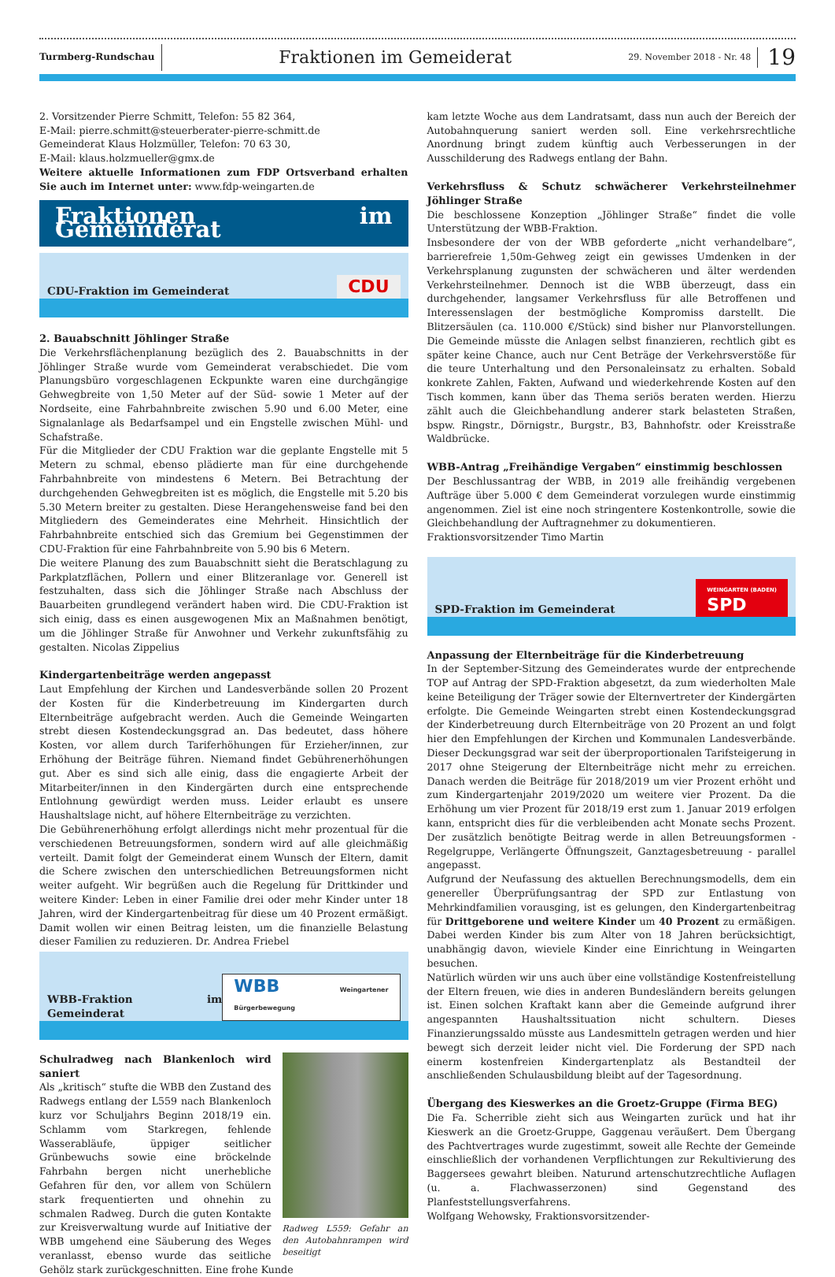Turmberg-Rundschau
Fraktionen im Gemeiderat
29. November 2018 - Nr. 48
19
2. Vorsitzender Pierre Schmitt, Telefon: 55 82 364,
E-Mail: pierre.schmitt@steuerberater-pierre-schmitt.de
Gemeinderat Klaus Holzmüller, Telefon: 70 63 30,
E-Mail: klaus.holzmueller@gmx.de
Weitere aktuelle Informationen zum FDP Ortsverband erhalten Sie auch im Internet unter: www.fdp-weingarten.de
Fraktionen im Gemeinderat
CDU-Fraktion im Gemeinderat CDU
2. Bauabschnitt Jöhlinger Straße
Die Verkehrsflächenplanung bezüglich des 2. Bauabschnitts in der Jöhlinger Straße wurde vom Gemeinderat verabschiedet. Die vom Planungsbüro vorgeschlagenen Eckpunkte waren eine durchgängige Gehwegbreite von 1,50 Meter auf der Süd- sowie 1 Meter auf der Nordseite, eine Fahrbahnbreite zwischen 5.90 und 6.00 Meter, eine Signalanlage als Bedarfsampel und ein Engstelle zwischen Mühl- und Schafstraße.
Für die Mitglieder der CDU Fraktion war die geplante Engstelle mit 5 Metern zu schmal, ebenso plädierte man für eine durchgehende Fahrbahnbreite von mindestens 6 Metern. Bei Betrachtung der durchgehenden Gehwegbreiten ist es möglich, die Engstelle mit 5.20 bis 5.30 Metern breiter zu gestalten. Diese Herangehensweise fand bei den Mitgliedern des Gemeinderates eine Mehrheit. Hinsichtlich der Fahrbahnbreite entschied sich das Gremium bei Gegenstimmen der CDU-Fraktion für eine Fahrbahnbreite von 5.90 bis 6 Metern.
Die weitere Planung des zum Bauabschnitt sieht die Beratschlagung zu Parkplatzflächen, Pollern und einer Blitzeranlage vor. Generell ist festzuhalten, dass sich die Jöhlinger Straße nach Abschluss der Bauarbeiten grundlegend verändert haben wird. Die CDU-Fraktion ist sich einig, dass es einen ausgewogenen Mix an Maßnahmen benötigt, um die Jöhlinger Straße für Anwohner und Verkehr zukunftsfähig zu gestalten. Nicolas Zippelius
Kindergartenbeiträge werden angepasst
Laut Empfehlung der Kirchen und Landesverbände sollen 20 Prozent der Kosten für die Kinderbetreuung im Kindergarten durch Elternbeiträge aufgebracht werden. Auch die Gemeinde Weingarten strebt diesen Kostendeckungsgrad an. Das bedeutet, dass höhere Kosten, vor allem durch Tariferhöhungen für Erzieher/innen, zur Erhöhung der Beiträge führen. Niemand findet Gebührenerhöhungen gut. Aber es sind sich alle einig, dass die engagierte Arbeit der Mitarbeiter/innen in den Kindergärten durch eine entsprechende Entlohnung gewürdigt werden muss. Leider erlaubt es unsere Haushaltslage nicht, auf höhere Elternbeiträge zu verzichten.
Die Gebührenerhöhung erfolgt allerdings nicht mehr prozentual für die verschiedenen Betreuungsformen, sondern wird auf alle gleichmäßig verteilt. Damit folgt der Gemeinderat einem Wunsch der Eltern, damit die Schere zwischen den unterschiedlichen Betreuungsformen nicht weiter aufgeht. Wir begrüßen auch die Regelung für Drittkinder und weitere Kinder: Leben in einer Familie drei oder mehr Kinder unter 18 Jahren, wird der Kindergartenbeitrag für diese um 40 Prozent ermäßigt. Damit wollen wir einen Beitrag leisten, um die finanzielle Belastung dieser Familien zu reduzieren. Dr. Andrea Friebel
WBB-Fraktion im Gemeinderat WBB Weingartener Bürgerbewegung
Radweg L559: Gefahr an den Autobahnrampen wird beseitigt
Schulradweg nach Blankenloch wird saniert
Als „kritisch“ stufte die WBB den Zustand des Radwegs entlang der L559 nach Blankenloch kurz vor Schuljahrs Beginn 2018/19 ein. Schlamm vom Starkregen, fehlende Wasserabläufe, üppiger seitlicher Grünbewuchs sowie eine bröckelnde Fahrbahn bergen nicht unerhebliche Gefahren für den, vor allem von Schülern stark frequentierten und ohnehin zu schmalen Radweg. Durch die guten Kontakte zur Kreisverwaltung wurde auf Initiative der WBB umgehend eine Säuberung des Weges veranlasst, ebenso wurde das seitliche Gehölz stark zurückgeschnitten. Eine frohe Kunde
kam letzte Woche aus dem Landratsamt, dass nun auch der Bereich der Autobahnquerung saniert werden soll. Eine verkehrsrechtliche Anordnung bringt zudem künftig auch Verbesserungen in der Ausschilderung des Radwegs entlang der Bahn.
Verkehrsfluss & Schutz schwächerer Verkehrsteilnehmer Jöhlinger Straße
Die beschlossene Konzeption „Jöhlinger Straße“ findet die volle Unterstützung der WBB-Fraktion.
Insbesondere der von der WBB geforderte „nicht verhandelbare“, barrierefreie 1,50m-Gehweg zeigt ein gewisses Umdenken in der Verkehrsplanung zugunsten der schwächeren und älter werdenden Verkehrsteilnehmer. Dennoch ist die WBB überzeugt, dass ein durchgehender, langsamer Verkehrsfluss für alle Betroffenen und Interessenslagen der bestmögliche Kompromiss darstellt. Die Blitzersäulen (ca. 110.000 €/Stück) sind bisher nur Planvorstellungen. Die Gemeinde müsste die Anlagen selbst finanzieren, rechtlich gibt es später keine Chance, auch nur Cent Beträge der Verkehrsverstöße für die teure Unterhaltung und den Personaleinsatz zu erhalten. Sobald konkrete Zahlen, Fakten, Aufwand und wiederkehrende Kosten auf den Tisch kommen, kann über das Thema seriös beraten werden. Hierzu zählt auch die Gleichbehandlung anderer stark belasteten Straßen, bspw. Ringstr., Dörnigstr., Burgstr., B3, Bahnhofstr. oder Kreisstraße Waldbrücke.
WBB-Antrag „Freihändige Vergaben“ einstimmig beschlossen
Der Beschlussantrag der WBB, in 2019 alle freihändig vergebenen Aufträge über 5.000 € dem Gemeinderat vorzulegen wurde einstimmig angenommen. Ziel ist eine noch stringentere Kostenkontrolle, sowie die Gleichbehandlung der Auftragnehmer zu dokumentieren.
Fraktionsvorsitzender Timo Martin
SPD-Fraktion im Gemeinderat WEINGARTEN (BADEN)
SPD
Anpassung der Elternbeiträge für die Kinderbetreuung
In der September-Sitzung des Gemeinderates wurde der entprechende TOP auf Antrag der SPD-Fraktion abgesetzt, da zum wiederholten Male keine Beteiligung der Träger sowie der Elternvertreter der Kindergärten erfolgte. Die Gemeinde Weingarten strebt einen Kostendeckungsgrad der Kinderbetreuung durch Elternbeiträge von 20 Prozent an und folgt hier den Empfehlungen der Kirchen und Kommunalen Landesverbände. Dieser Deckungsgrad war seit der überproportionalen Tarifsteigerung in 2017 ohne Steigerung der Elternbeiträge nicht mehr zu erreichen. Danach werden die Beiträge für 2018/2019 um vier Prozent erhöht und zum Kindergartenjahr 2019/2020 um weitere vier Prozent. Da die Erhöhung um vier Prozent für 2018/19 erst zum 1. Januar 2019 erfolgen kann, entspricht dies für die verbleibenden acht Monate sechs Prozent. Der zusätzlich benötigte Beitrag werde in allen Betreuungsformen - Regelgruppe, Verlängerte Öffnungszeit, Ganztagesbetreuung - parallel angepasst.
Aufgrund der Neufassung des aktuellen Berechnungsmodells, dem ein genereller Überprüfungsantrag der SPD zur Entlastung von Mehrkindfamilien vorausging, ist es gelungen, den Kindergartenbeitrag für Drittgeborene und weitere Kinder um 40 Prozent zu ermäßigen. Dabei werden Kinder bis zum Alter von 18 Jahren berücksichtigt, unabhängig davon, wieviele Kinder eine Einrichtung in Weingarten besuchen.
Natürlich würden wir uns auch über eine vollständige Kostenfreistellung der Eltern freuen, wie dies in anderen Bundesländern bereits gelungen ist. Einen solchen Kraftakt kann aber die Gemeinde aufgrund ihrer angespannten Haushaltssituation nicht schultern. Dieses Finanzierungssaldo müsste aus Landesmitteln getragen werden und hier bewegt sich derzeit leider nicht viel. Die Forderung der SPD nach einerm kostenfreien Kindergartenplatz als Bestandteil der anschließenden Schulausbildung bleibt auf der Tagesordnung.
Übergang des Kieswerkes an die Groetz-Gruppe (Firma BEG)
Die Fa. Scherrible zieht sich aus Weingarten zurück und hat ihr Kieswerk an die Groetz-Gruppe, Gaggenau veräußert. Dem Übergang des Pachtvertrages wurde zugestimmt, soweit alle Rechte der Gemeinde einschließlich der vorhandenen Verpflichtungen zur Rekultivierung des Baggersees gewahrt bleiben. Naturund artenschutzrechtliche Auflagen (u. a. Flachwasserzonen) sind Gegenstand des Planfeststellungsverfahrens.
Wolfgang Wehowsky, Fraktionsvorsitzender-